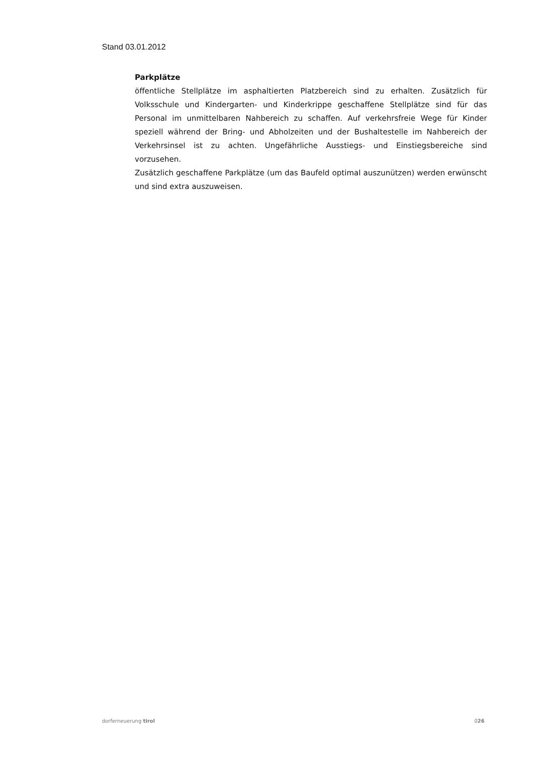Stand 03.01.2012
Parkplätze
öffentliche Stellplätze im asphaltierten Platzbereich sind zu erhalten. Zusätzlich für Volksschule und Kindergarten- und Kinderkrippe geschaffene Stellplätze sind für das Personal im unmittelbaren Nahbereich zu schaffen. Auf verkehrsfreie Wege für Kinder speziell während der Bring- und Abholzeiten und der Bushaltestelle im Nahbereich der Verkehrsinsel ist zu achten. Ungefährliche Ausstiegs- und Einstiegsbereiche sind vorzusehen.
Zusätzlich geschaffene Parkplätze (um das Baufeld optimal auszunützen) werden erwünscht und sind extra auszuweisen.
dorferneuerung tirol 026